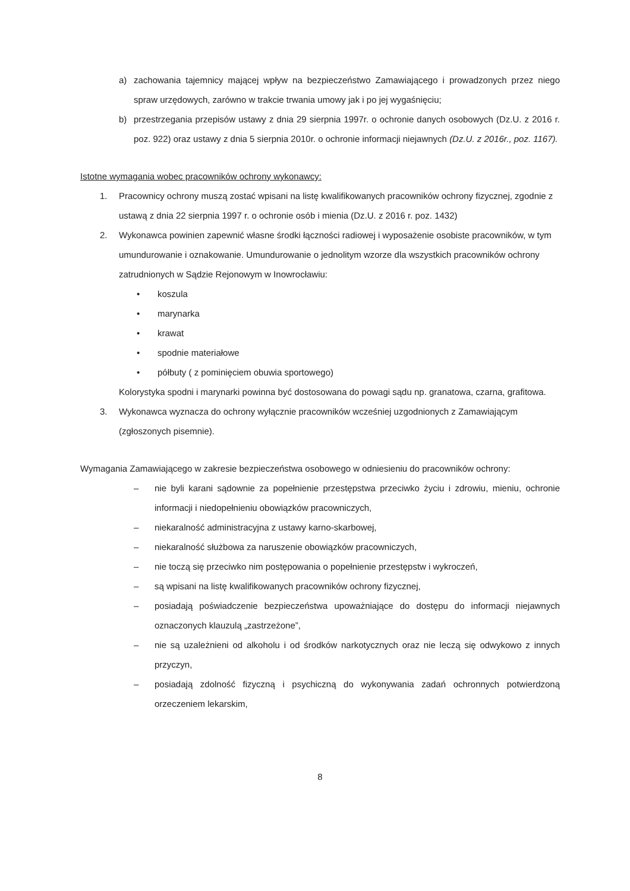a) zachowania tajemnicy mającej wpływ na bezpieczeństwo Zamawiającego i prowadzonych przez niego spraw urzędowych, zarówno w trakcie trwania umowy jak i po jej wygaśnięciu;
b) przestrzegania przepisów ustawy z dnia 29 sierpnia 1997r. o ochronie danych osobowych (Dz.U. z 2016 r. poz. 922) oraz ustawy z dnia 5 sierpnia 2010r. o ochronie informacji niejawnych (Dz.U. z 2016r., poz. 1167).
Istotne wymagania wobec pracowników ochrony wykonawcy:
1. Pracownicy ochrony muszą zostać wpisani na listę kwalifikowanych pracowników ochrony fizycznej, zgodnie z ustawą z dnia 22 sierpnia 1997 r. o ochronie osób i mienia (Dz.U. z 2016 r. poz. 1432)
2. Wykonawca powinien zapewnić własne środki łączności radiowej i wyposażenie osobiste pracowników, w tym umundurowanie i oznakowanie. Umundurowanie o jednolitym wzorze dla wszystkich pracowników ochrony zatrudnionych w Sądzie Rejonowym w Inowrocławiu:
• koszula
• marynarka
• krawat
• spodnie materiałowe
• półbuty ( z pominięciem obuwia sportowego)
Kolorystyka spodni i marynarki powinna być dostosowana do powagi sądu np. granatowa, czarna, grafitowa.
3. Wykonawca wyznacza do ochrony wyłącznie pracowników wcześniej uzgodnionych z Zamawiającym (zgłoszonych pisemnie).
Wymagania Zamawiającego w zakresie bezpieczeństwa osobowego w odniesieniu do pracowników ochrony:
– nie byli karani sądownie za popełnienie przestępstwa przeciwko życiu i zdrowiu, mieniu, ochronie informacji i niedopełnieniu obowiązków pracowniczych,
– niekaralność administracyjna z ustawy karno-skarbowej,
– niekaralność służbowa za naruszenie obowiązków pracowniczych,
– nie toczą się przeciwko nim postępowania o popełnienie przestępstw i wykroczeń,
– są wpisani na listę kwalifikowanych pracowników ochrony fizycznej,
– posiadają poświadczenie bezpieczeństwa upoważniające do dostępu do informacji niejawnych oznaczonych klauzulą „zastrzeżone”,
– nie są uzależnieni od alkoholu i od środków narkotycznych oraz nie leczą się odwykowo z innych przyczyn,
– posiadają zdolność fizyczną i psychiczną do wykonywania zadań ochronnych potwierdzoną orzeczeniem lekarskim,
8